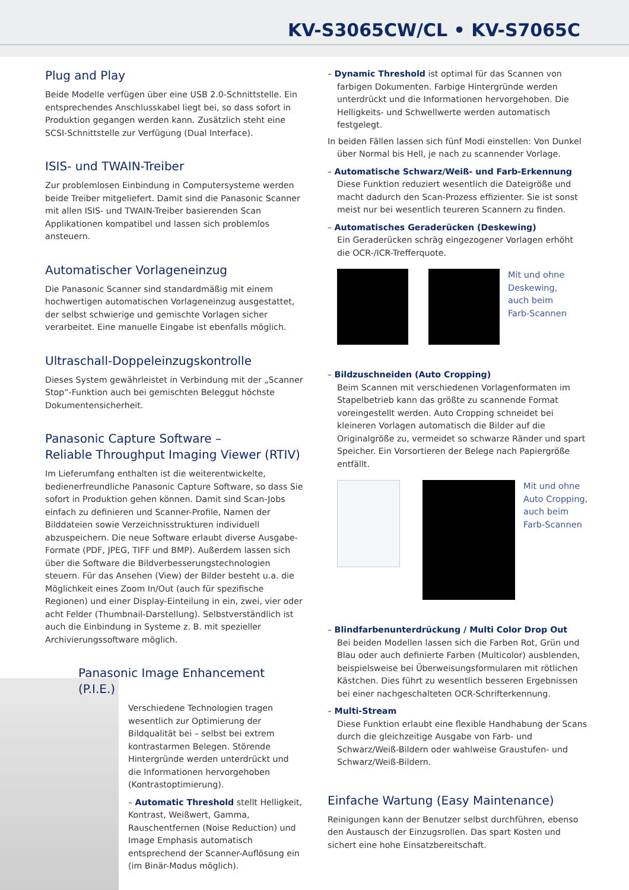KV-S3065CW/CL • KV-S7065C
Plug and Play
Beide Modelle verfügen über eine USB 2.0-Schnittstelle. Ein entsprechendes Anschlusskabel liegt bei, so dass sofort in Produktion gegangen werden kann. Zusätzlich steht eine SCSI-Schnittstelle zur Verfügung (Dual Interface).
ISIS- und TWAIN-Treiber
Zur problemlosen Einbindung in Computersysteme werden beide Treiber mitgeliefert. Damit sind die Panasonic Scanner mit allen ISIS- und TWAIN-Treiber basierenden Scan Applikationen kompatibel und lassen sich problemlos ansteuern.
Automatischer Vorlageneinzug
Die Panasonic Scanner sind standardmäßig mit einem hochwertigen automatischen Vorlageneinzug ausgestattet, der selbst schwierige und gemischte Vorlagen sicher verarbeitet. Eine manuelle Eingabe ist ebenfalls möglich.
Ultraschall-Doppeleinzugskontrolle
Dieses System gewährleistet in Verbindung mit der „Scanner Stop“-Funktion auch bei gemischten Beleggut höchste Dokumentensicherheit.
Panasonic Capture Software –
Reliable Throughput Imaging Viewer (RTIV)
Im Lieferumfang enthalten ist die weiterentwickelte, bedienerfreundliche Panasonic Capture Software, so dass Sie sofort in Produktion gehen können. Damit sind Scan-Jobs einfach zu definieren und Scanner-Profile, Namen der Bilddateien sowie Verzeichnisstrukturen individuell abzuspeichern. Die neue Software erlaubt diverse Ausgabe-Formate (PDF, JPEG, TIFF und BMP). Außerdem lassen sich über die Software die Bildverbesserungstechnologien steuern. Für das Ansehen (View) der Bilder besteht u.a. die Möglichkeit eines Zoom In/Out (auch für spezifische Regionen) und einer Display-Einteilung in ein, zwei, vier oder acht Felder (Thumbnail-Darstellung). Selbstverständlich ist auch die Einbindung in Systeme z. B. mit spezieller Archivierungssoftware möglich.
Panasonic Image Enhancement (P.I.E.)
Verschiedene Technologien tragen wesentlich zur Optimierung der Bildqualität bei – selbst bei extrem kontrastarmen Belegen. Störende Hintergründe werden unterdrückt und die Informationen hervorgehoben (Kontrastoptimierung).
– Automatic Threshold stellt Helligkeit, Kontrast, Weißwert, Gamma, Rauschentfernen (Noise Reduction) und Image Emphasis automatisch entsprechend der Scanner-Auflösung ein (im Binär-Modus möglich).
– Dynamic Threshold ist optimal für das Scannen von farbigen Dokumenten. Farbige Hintergründe werden unterdrückt und die Informationen hervorgehoben. Die Helligkeits- und Schwellwerte werden automatisch festgelegt.
In beiden Fällen lassen sich fünf Modi einstellen: Von Dunkel über Normal bis Hell, je nach zu scannender Vorlage.
– Automatische Schwarz/Weiß- und Farb-Erkennung
Diese Funktion reduziert wesentlich die Dateigröße und macht dadurch den Scan-Prozess effizienter. Sie ist sonst meist nur bei wesentlich teureren Scannern zu finden.
– Automatisches Geraderücken (Deskewing)
Ein Geraderücken schräg eingezogener Vorlagen erhöht die OCR-/ICR-Trefferquote.
Mit und ohne
Deskewing,
auch beim
Farb-Scannen
– Bildzuschneiden (Auto Cropping)
Beim Scannen mit verschiedenen Vorlagenformaten im Stapelbetrieb kann das größte zu scannende Format voreingestellt werden. Auto Cropping schneidet bei kleineren Vorlagen automatisch die Bilder auf die Originalgröße zu, vermeidet so schwarze Ränder und spart Speicher. Ein Vorsortieren der Belege nach Papiergröße entfällt.
Mit und ohne
Auto Cropping,
auch beim
Farb-Scannen
– Blindfarbenunterdrückung / Multi Color Drop Out
Bei beiden Modellen lassen sich die Farben Rot, Grün und Blau oder auch definierte Farben (Multicolor) ausblenden, beispielsweise bei Überweisungsformularen mit rötlichen Kästchen. Dies führt zu wesentlich besseren Ergebnissen bei einer nachgeschalteten OCR-Schrifterkennung.
– Multi-Stream
Diese Funktion erlaubt eine flexible Handhabung der Scans durch die gleichzeitige Ausgabe von Farb- und Schwarz/Weiß-Bildern oder wahlweise Graustufen- und Schwarz/Weiß-Bildern.
Einfache Wartung (Easy Maintenance)
Reinigungen kann der Benutzer selbst durchführen, ebenso den Austausch der Einzugsrollen. Das spart Kosten und sichert eine hohe Einsatzbereitschaft.